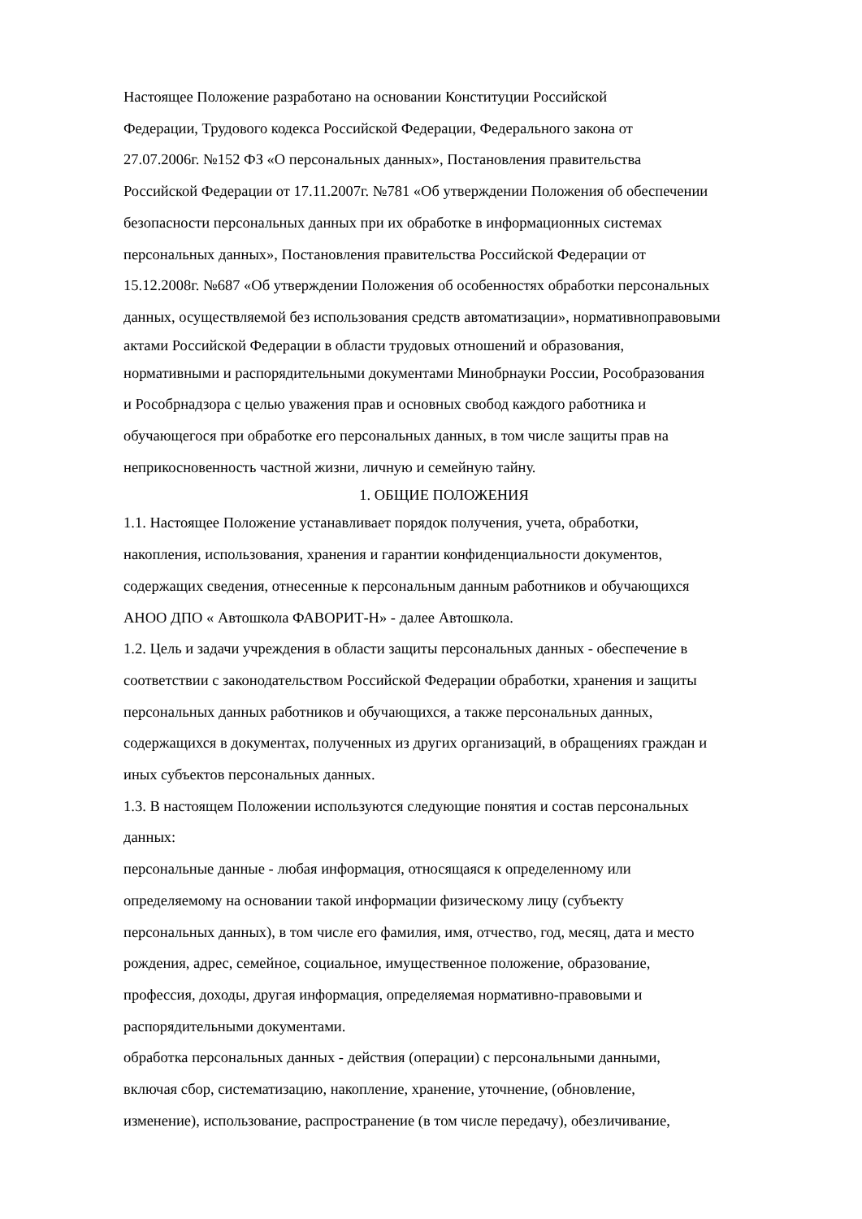Настоящее Положение разработано на основании Конституции Российской
Федерации, Трудового кодекса Российской Федерации, Федерального закона от
27.07.2006г. №152 ФЗ «О персональных данных», Постановления правительства
Российской Федерации от 17.11.2007г. №781 «Об утверждении Положения об обеспечении
безопасности персональных данных при их обработке в информационных системах
персональных данных», Постановления правительства Российской Федерации от
15.12.2008г. №687 «Об утверждении Положения об особенностях обработки персональных
данных, осуществляемой без использования средств автоматизации», нормативноправовыми
актами Российской Федерации в области трудовых отношений и образования,
нормативными и распорядительными документами Минобрнауки России, Рособразования
и Рособрнадзора с целью уважения прав и основных свобод каждого работника и
обучающегося при обработке его персональных данных, в том числе защиты прав на
неприкосновенность частной жизни, личную и семейную тайну.
1. ОБЩИЕ ПОЛОЖЕНИЯ
1.1. Настоящее Положение устанавливает порядок получения, учета, обработки,
накопления, использования, хранения и гарантии конфиденциальности документов,
содержащих сведения, отнесенные к персональным данным работников и обучающихся
АНОО ДПО « Автошкола ФАВОРИТ-Н» - далее Автошкола.
1.2. Цель и задачи учреждения в области защиты персональных данных - обеспечение в
соответствии с законодательством Российской Федерации обработки, хранения и защиты
персональных данных работников и обучающихся, а также персональных данных,
содержащихся в документах, полученных из других организаций, в обращениях граждан и
иных субъектов персональных данных.
1.3. В настоящем Положении используются следующие понятия и состав персональных
данных:
персональные данные - любая информация, относящаяся к определенному или
определяемому на основании такой информации физическому лицу (субъекту
персональных данных), в том числе его фамилия, имя, отчество, год, месяц, дата и место
рождения, адрес, семейное, социальное, имущественное положение, образование,
профессия, доходы, другая информация, определяемая нормативно-правовыми и
распорядительными документами.
обработка персональных данных - действия (операции) с персональными данными,
включая сбор, систематизацию, накопление, хранение, уточнение, (обновление,
изменение), использование, распространение (в том числе передачу), обезличивание,